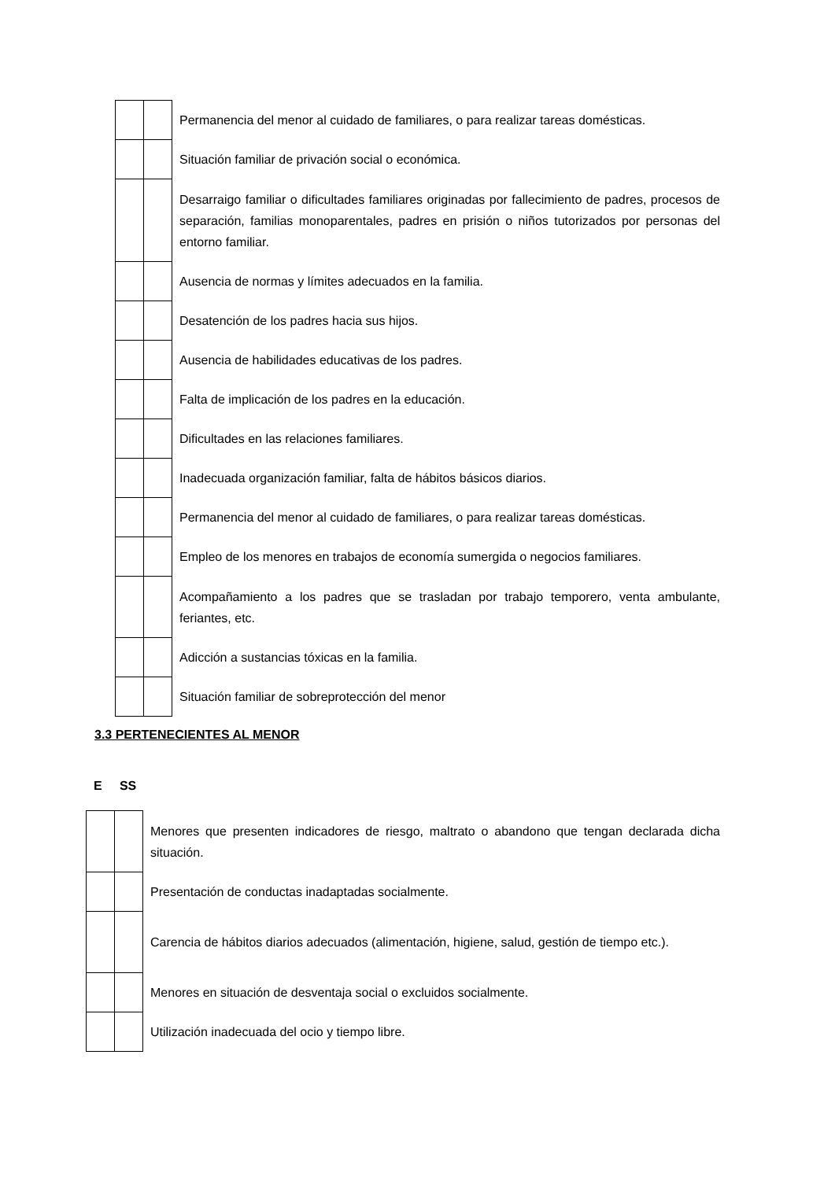| | | Permanencia del menor al cuidado de familiares, o para realizar tareas domésticas. |
| | | Situación familiar de privación social o económica. |
| | | Desarraigo familiar o dificultades familiares originadas por fallecimiento de padres, procesos de separación, familias monoparentales, padres en prisión o niños tutorizados por personas del entorno familiar. |
| | | Ausencia de normas y límites adecuados en la familia. |
| | | Desatención de los padres hacia sus hijos. |
| | | Ausencia de habilidades educativas de los padres. |
| | | Falta de implicación de los padres en la educación. |
| | | Dificultades en las relaciones familiares. |
| | | Inadecuada organización familiar, falta de hábitos básicos diarios. |
| | | Permanencia del menor al cuidado de familiares, o para realizar tareas domésticas. |
| | | Empleo de los menores en trabajos de economía sumergida o negocios familiares. |
| | | Acompañamiento a los padres que se trasladan por trabajo temporero, venta ambulante, feriantes, etc. |
| | | Adicción a sustancias tóxicas en la familia. |
| | | Situación familiar de sobreprotección del menor |
3.3 PERTENECIENTES AL MENOR
E SS
| | | Menores que presenten indicadores de riesgo, maltrato o abandono que tengan declarada dicha situación. |
| | | Presentación de conductas inadaptadas socialmente. |
| | | Carencia de hábitos diarios adecuados (alimentación, higiene, salud, gestión de tiempo etc.). |
| | | Menores en situación de desventaja social o excluidos socialmente. |
| | | Utilización inadecuada del ocio y tiempo libre. |